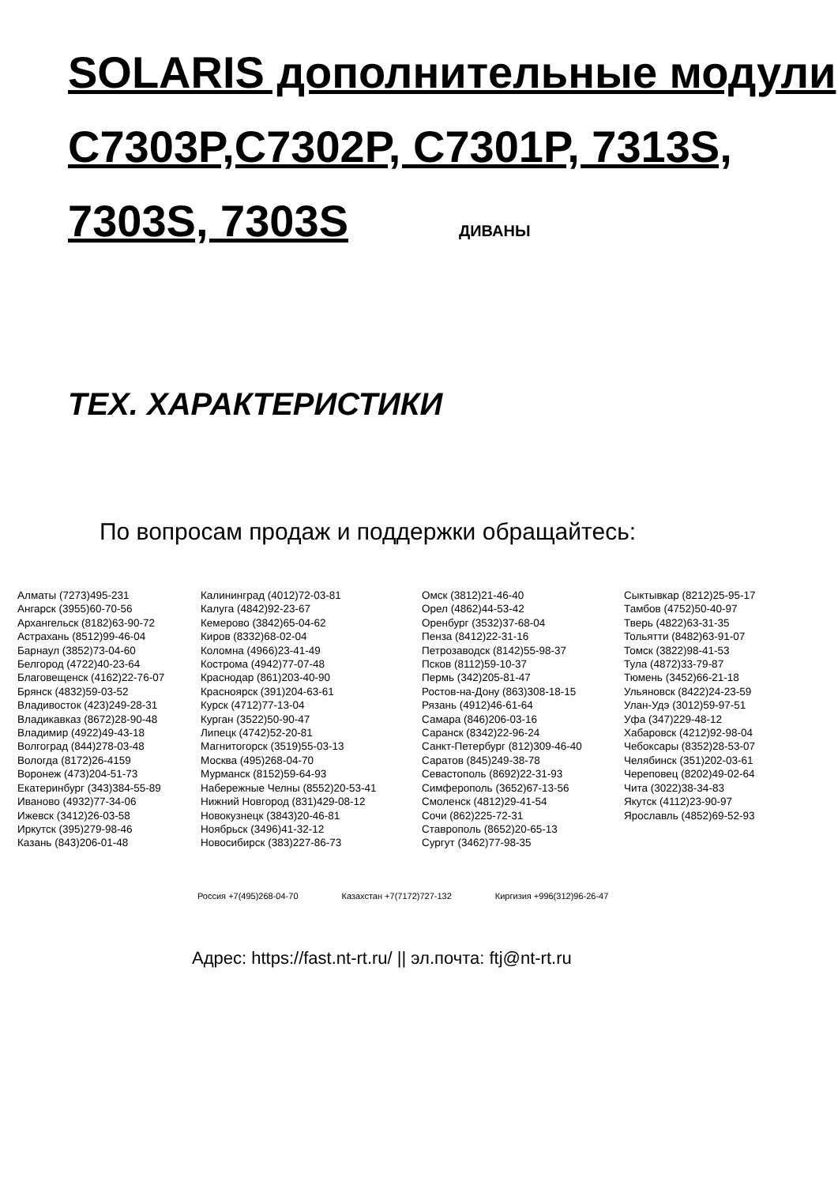SOLARIS дополнительные модули C7303P,C7302P, C7301P, 7313S, 7303S, 7303S ДИВАНЫ
ТЕХ. ХАРАКТЕРИСТИКИ
По вопросам продаж и поддержки обращайтесь:
Алматы (7273)495-231
Ангарск (3955)60-70-56
Архангельск (8182)63-90-72
Астрахань (8512)99-46-04
Барнаул (3852)73-04-60
Белгород (4722)40-23-64
Благовещенск (4162)22-76-07
Брянск (4832)59-03-52
Владивосток (423)249-28-31
Владикавказ (8672)28-90-48
Владимир (4922)49-43-18
Волгоград (844)278-03-48
Вологда (8172)26-4159
Воронеж (473)204-51-73
Екатеринбург (343)384-55-89
Иваново (4932)77-34-06
Ижевск (3412)26-03-58
Иркутск (395)279-98-46
Казань (843)206-01-48
Калининград (4012)72-03-81
Калуга (4842)92-23-67
Кемерово (3842)65-04-62
Киров (8332)68-02-04
Коломна (4966)23-41-49
Кострома (4942)77-07-48
Краснодар (861)203-40-90
Красноярск (391)204-63-61
Курск (4712)77-13-04
Курган (3522)50-90-47
Липецк (4742)52-20-81
Магнитогорск (3519)55-03-13
Москва (495)268-04-70
Мурманск (8152)59-64-93
Набережные Челны (8552)20-53-41
Нижний Новгород (831)429-08-12
Новокузнецк (3843)20-46-81
Ноябрьск (3496)41-32-12
Новосибирск (383)227-86-73
Омск (3812)21-46-40
Орел (4862)44-53-42
Оренбург (3532)37-68-04
Пенза (8412)22-31-16
Петрозаводск (8142)55-98-37
Псков (8112)59-10-37
Пермь (342)205-81-47
Ростов-на-Дону (863)308-18-15
Рязань (4912)46-61-64
Самара (846)206-03-16
Саранск (8342)22-96-24
Санкт-Петербург (812)309-46-40
Саратов (845)249-38-78
Севастополь (8692)22-31-93
Симферополь (3652)67-13-56
Смоленск (4812)29-41-54
Сочи (862)225-72-31
Ставрополь (8652)20-65-13
Сургут (3462)77-98-35
Сыктывкар (8212)25-95-17
Тамбов (4752)50-40-97
Тверь (4822)63-31-35
Тольятти (8482)63-91-07
Томск (3822)98-41-53
Тула (4872)33-79-87
Тюмень (3452)66-21-18
Ульяновск (8422)24-23-59
Улан-Удэ (3012)59-97-51
Уфа (347)229-48-12
Хабаровск (4212)92-98-04
Чебоксары (8352)28-53-07
Челябинск (351)202-03-61
Череповец (8202)49-02-64
Чита (3022)38-34-83
Якутск (4112)23-90-97
Ярославль (4852)69-52-93
Россия +7(495)268-04-70 Казахстан +7(7172)727-132 Киргизия +996(312)96-26-47
Адрес: https://fast.nt-rt.ru/ || эл.почта: ftj@nt-rt.ru